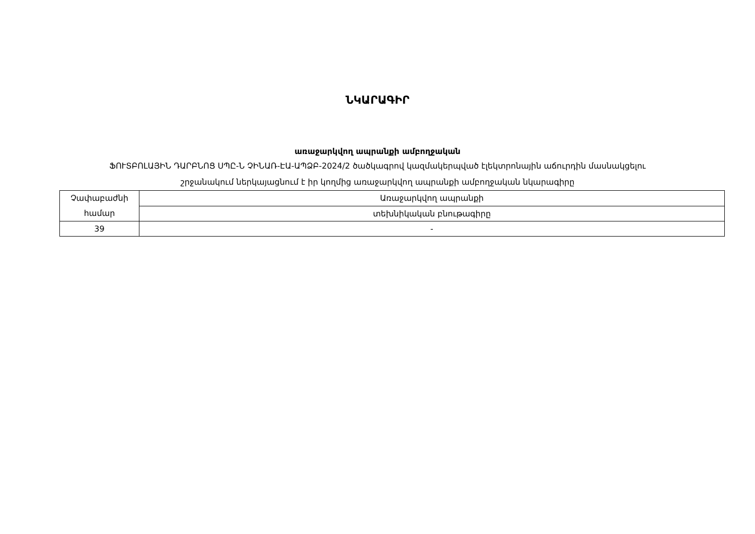ՆԿԱՐԱԳԻՐ
առաջարկվող ապրանքի ամբողջական
ՖՈՒՏԲՈԼԱՅԻՆ ԴԱՐԲՆՈՑ ՍՊԸ-Ն ՉԻՆԱՌ-ԷԱ-ԱՊՁԲ-2024/2 ծածկագրով կազմակերպված էլեկտրոնային աճուրդին մասնակցելու
շրջանակում ներկայացնում է իր կողմից առաջարկվող ապրանքի ամբողջական նկարագիրը
| Չափաբաժնի համար | Առաջարկվող ապրանքի |
| | տեխնիկական բնութագիրը |
| 39 | - |